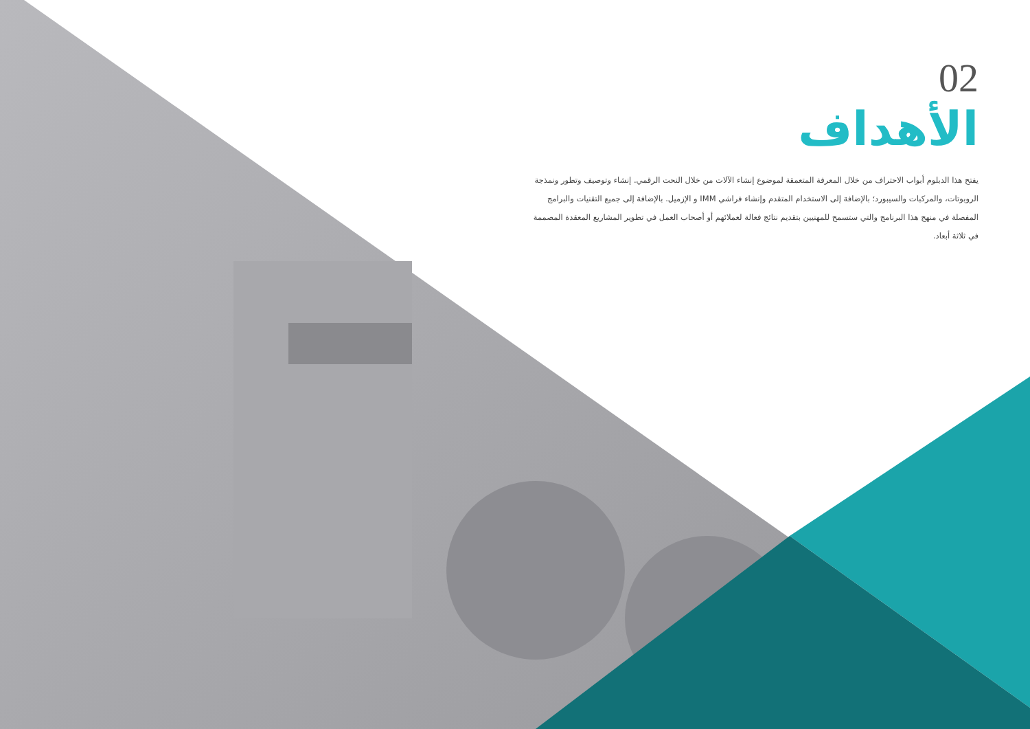02
الأهداف
يفتح هذا الدبلوم أبواب الاحتراف من خلال المعرفة المتعمقة لموضوع إنشاء الآلات من خلال النحت الرقمي. إنشاء وتوصيف وتطور ونمذجة الروبوتات، والمركبات والسيبورد؛ بالإضافة إلى الاستخدام المتقدم وإنشاء فراشي IMM و الإزميل. بالإضافة إلى جميع التقنيات والبرامج المفصلة في منهج هذا البرنامج والتي ستسمح للمهنيين بتقديم نتائج فعالة لعملائهم أو أصحاب العمل في تطوير المشاريع المعقدة المصممة في ثلاثة أبعاد.